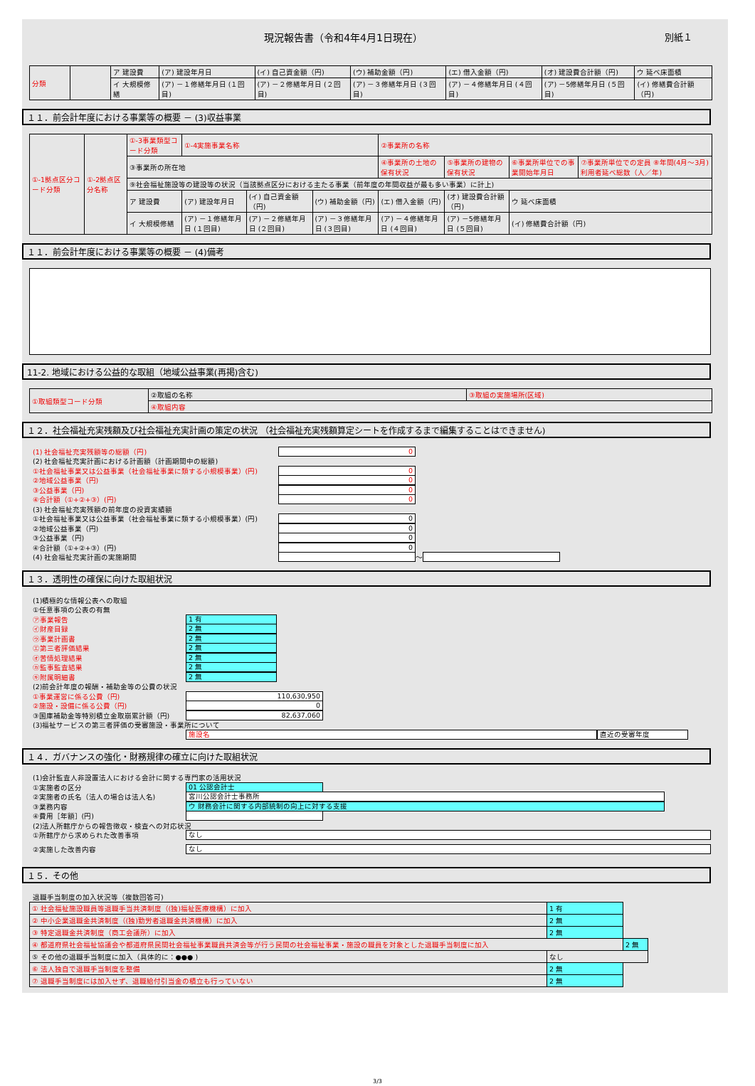別紙１ 現況報告書（令和4年4月1日現在）
| 分類 | | ア 建設費 | (ア) 建設年月日 | (イ) 自己資金額（円) | (ウ) 補助金額（円) | (エ) 借入金額（円) | (オ) 建設費合計額（円) | ウ 延べ床面積 |
| | | イ 大規模修繕 | (ア) －１修繕年月日 (１回目) | (ア) －２修繕年月日 (２回目) | (ア) －３修繕年月日 (３回目) | (ア) －４修繕年月日 (４回目) | (ア) －5修繕年月日 (５回目) | (イ) 修繕費合計額（円) |
１１．前会計年度における事業等の概要 － (3)収益事業
| ①-1拠点区分コード分類 | ①-2拠点区分名称 | ①-3事業類型コード分類 | ①-4実施事業名称 | | | ②事業所の名称 | | | |
| | | ③事業所の所在地 | | | | ④事業所の土地の保有状況 | ⑤事業所の建物の保有状況 | ⑥事業所単位での事業開始年月日 | ⑦事業所単位での定員 ⑧年間(4月～3月) 利用者延べ総数（人／年) |
| | | ⑨社会福祉施設等の建設等の状況（当該拠点区分における主たる事業（前年度の年間収益が最も多い事業）に計上) | | | | | | | |
| | | ア 建設費 | (ア) 建設年月日 | (イ) 自己資金額（円) | (ウ) 補助金額（円) | (エ) 借入金額（円) | (オ) 建設費合計額（円) | ウ 延べ床面積 | |
| | | イ 大規模修繕 | (ア) －１修繕年月日 (１回目) | (ア) －２修繕年月日 (２回目) | (ア) －３修繕年月日 (３回目) | (ア) －４修繕年月日 (４回目) | (ア) －5修繕年月日 (５回目) | (イ) 修繕費合計額（円) | |
１１．前会計年度における事業等の概要 － (4)備考
11-2. 地域における公益的な取組（地域公益事業(再掲)含む)
| ①取組類型コード分類 | ②取組の名称 | ③取組の実施場所(区域) |
| | ④取組内容 | |
１２．社会福祉充実残額及び社会福祉充実計画の策定の状況 （社会福祉充実残額算定シートを作成するまで編集することはできません)
(1) 社会福祉充実残額等の総額（円) 0
(2) 社会福祉充実計画における計画額（計画期間中の総額)
①社会福祉事業又は公益事業（社会福祉事業に類する小規模事業）(円) 0
②地域公益事業（円) 0
③公益事業（円) 0
④合計額（①+②+③）(円) 0
(3) 社会福祉充実残額の前年度の投資実績額
①社会福祉事業又は公益事業（社会福祉事業に類する小規模事業）(円) 0
②地域公益事業（円) 0
③公益事業（円) 0
④合計額（①+②+③）(円) 0
(4) 社会福祉充実計画の実施期間 ～
１３．透明性の確保に向けた取組状況
(1)積極的な情報公表への取組
①任意事項の公表の有無
㋐事業報告 1 有
㋑財産目録 2 無
㋒事業計画書 2 無
㋓第三者評価結果 2 無
㋔苦情処理結果 2 無
㋕監事監査結果 2 無
㋖附属明細書 2 無
(2)前会計年度の報酬・補助金等の公費の状況
①事業運営に係る公費（円) 110,630,950
②施設・設備に係る公費（円) 0
③国庫補助金等特別積立金取崩累計額（円) 82,637,060
(3)福祉サービスの第三者評価の受審施設・事業所について
施設名 直近の受審年度
１４．ガバナンスの強化・財務規律の確立に向けた取組状況
(1)会計監査人非設置法人における会計に関する専門家の活用状況
①実施者の区分 01 公認会計士
②実施者の氏名（法人の場合は法人名) 宮川公認会計士事務所
③業務内容 ウ 財務会計に関する内部統制の向上に対する支援
④費用［年額］(円)
(2)法人所轄庁からの報告徴収・検査への対応状況
①所轄庁から求められた改善事項 なし
②実施した改善内容 なし
１５．その他
退職手当制度の加入状況等（複数回答可)
| ① 社会福祉施設職員等退職手当共済制度（(独)福祉医療機構）に加入 | | 1 有 | |
| ② 中小企業退職金共済制度（(独)勤労者退職金共済機構）に加入 | | 2 無 | |
| ③ 特定退職金共済制度（商工会議所）に加入 | | 2 無 | |
| ④ 都道府県社会福祉協議会や都道府県民間社会福祉事業職員共済会等が行う民間の社会福祉事業・施設の職員を対象とした退職手当制度に加入 | | | 2 無 |
| ⑤ その他の退職手当制度に加入（具体的に：●●● ) | なし | | |
| ⑥ 法人独自で退職手当制度を整備 | | 2 無 | |
| ⑦ 退職手当制度には加入せず、退職給付引当金の積立も行っていない | | 2 無 | |
3/3